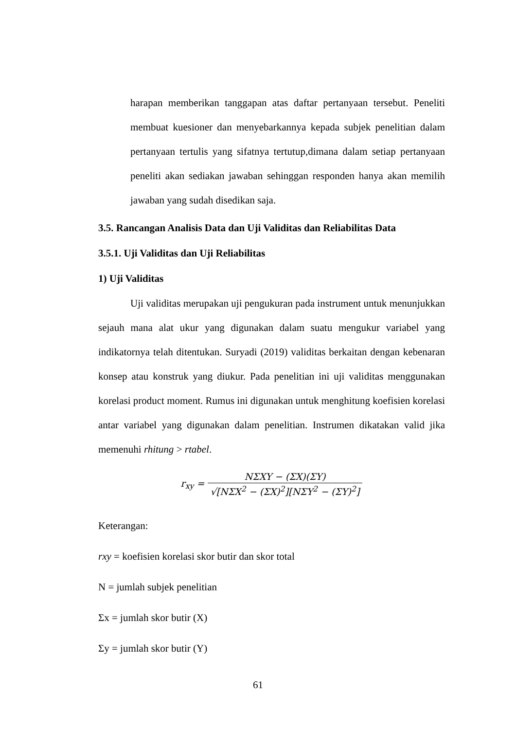harapan memberikan tanggapan atas daftar pertanyaan tersebut. Peneliti membuat kuesioner dan menyebarkannya kepada subjek penelitian dalam pertanyaan tertulis yang sifatnya tertutup,dimana dalam setiap pertanyaan peneliti akan sediakan jawaban sehinggan responden hanya akan memilih jawaban yang sudah disedikan saja.
3.5. Rancangan Analisis Data dan Uji Validitas dan Reliabilitas Data
3.5.1. Uji Validitas dan Uji Reliabilitas
1) Uji Validitas
Uji validitas merupakan uji pengukuran pada instrument untuk menunjukkan sejauh mana alat ukur yang digunakan dalam suatu mengukur variabel yang indikatornya telah ditentukan. Suryadi (2019) validitas berkaitan dengan kebenaran konsep atau konstruk yang diukur. Pada penelitian ini uji validitas menggunakan korelasi product moment. Rumus ini digunakan untuk menghitung koefisien korelasi antar variabel yang digunakan dalam penelitian. Instrumen dikatakan valid jika memenuhi rhitung > rtabel.
r<sub>xy</sub> = NΣXY − (ΣX)(ΣY) √[NΣX<sup>2</sup> − (ΣX)<sup>2</sup>][NΣY<sup>2</sup> − (ΣY)<sup>2</sup>]
Keterangan:
rxy = koefisien korelasi skor butir dan skor total
N = jumlah subjek penelitian
Σx = jumlah skor butir (X)
Σy = jumlah skor butir (Y)
61